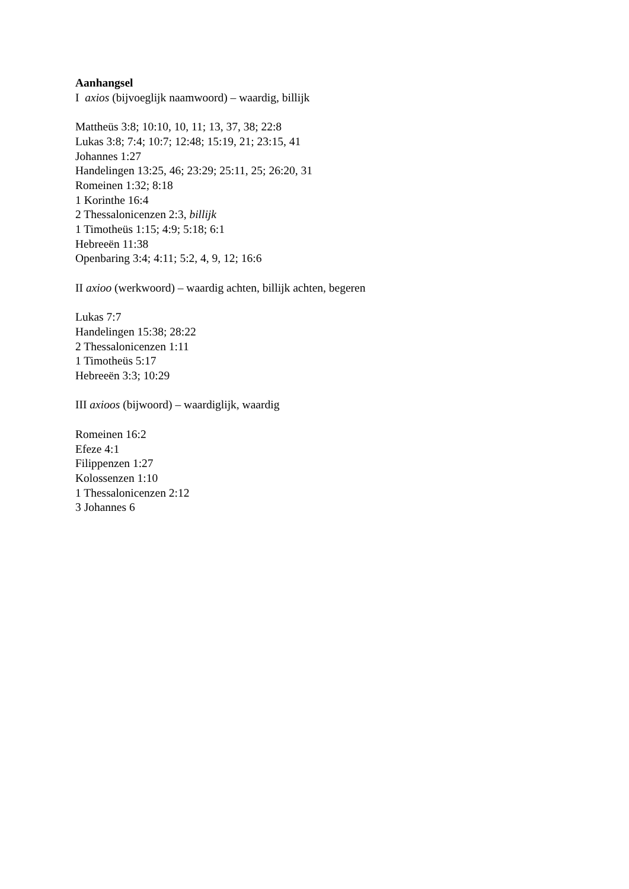Aanhangsel
I axios (bijvoeglijk naamwoord) – waardig, billijk
Mattheüs 3:8; 10:10, 10, 11; 13, 37, 38; 22:8
Lukas 3:8; 7:4; 10:7; 12:48; 15:19, 21; 23:15, 41
Johannes 1:27
Handelingen 13:25, 46; 23:29; 25:11, 25; 26:20, 31
Romeinen 1:32; 8:18
1 Korinthe 16:4
2 Thessalonicenzen 2:3, billijk
1 Timotheüs 1:15; 4:9; 5:18; 6:1
Hebreeën 11:38
Openbaring 3:4; 4:11; 5:2, 4, 9, 12; 16:6
II axioo (werkwoord) – waardig achten, billijk achten, begeren
Lukas 7:7
Handelingen 15:38; 28:22
2 Thessalonicenzen 1:11
1 Timotheüs 5:17
Hebreeën 3:3; 10:29
III axioos (bijwoord) – waardiglijk, waardig
Romeinen 16:2
Efeze 4:1
Filippenzen 1:27
Kolossenzen 1:10
1 Thessalonicenzen 2:12
3 Johannes 6